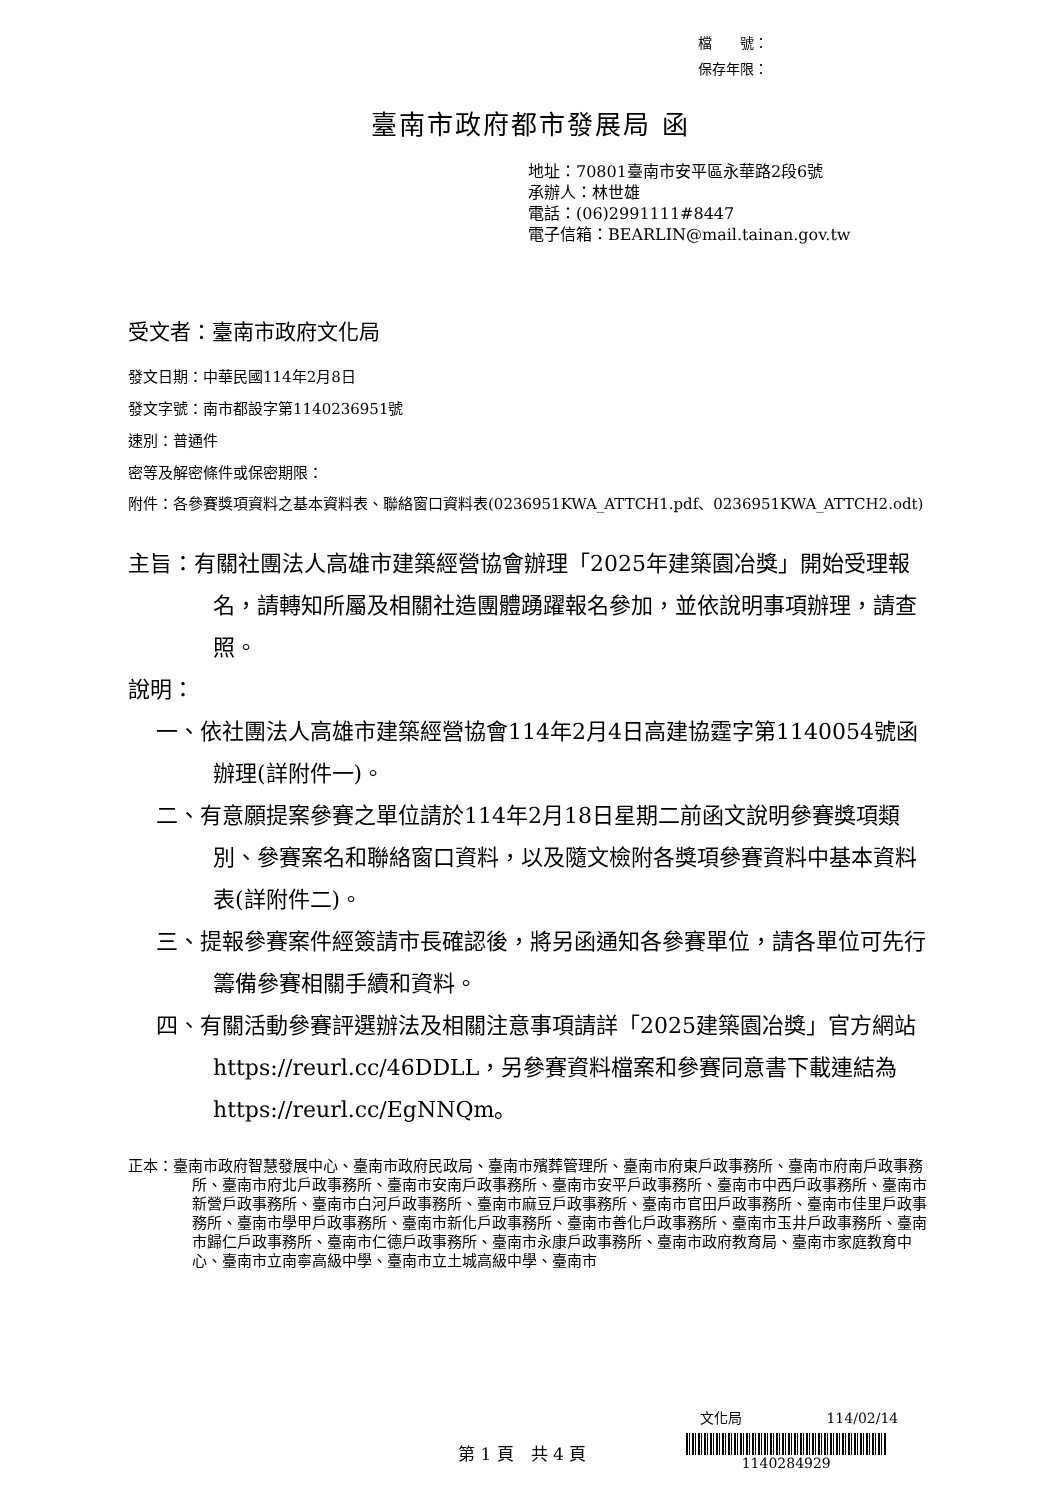檔　　號：
保存年限：
臺南市政府都市發展局 函
地址：70801臺南市安平區永華路2段6號
承辦人：林世雄
電話：(06)2991111#8447
電子信箱：BEARLIN@mail.tainan.gov.tw
受文者：臺南市政府文化局
發文日期：中華民國114年2月8日
發文字號：南市都設字第1140236951號
速別：普通件
密等及解密條件或保密期限：
附件：各參賽獎項資料之基本資料表、聯絡窗口資料表(0236951KWA_ATTCH1.pdf、0236951KWA_ATTCH2.odt)
主旨：有關社團法人高雄市建築經營協會辦理「2025年建築園冶獎」開始受理報名，請轉知所屬及相關社造團體踴躍報名參加，並依說明事項辦理，請查照。
說明：
一、依社團法人高雄市建築經營協會114年2月4日高建協霆字第1140054號函辦理(詳附件一)。
二、有意願提案參賽之單位請於114年2月18日星期二前函文說明參賽獎項類別、參賽案名和聯絡窗口資料，以及隨文檢附各獎項參賽資料中基本資料表(詳附件二)。
三、提報參賽案件經簽請市長確認後，將另函通知各參賽單位，請各單位可先行籌備參賽相關手續和資料。
四、有關活動參賽評選辦法及相關注意事項請詳「2025建築園冶獎」官方網站https://reurl.cc/46DDLL，另參賽資料檔案和參賽同意書下載連結為https://reurl.cc/EgNNQm。
正本：臺南市政府智慧發展中心、臺南市政府民政局、臺南市殯葬管理所、臺南市府東戶政事務所、臺南市府南戶政事務所、臺南市府北戶政事務所、臺南市安南戶政事務所、臺南市安平戶政事務所、臺南市中西戶政事務所、臺南市新營戶政事務所、臺南市白河戶政事務所、臺南市麻豆戶政事務所、臺南市官田戶政事務所、臺南市佳里戶政事務所、臺南市學甲戶政事務所、臺南市新化戶政事務所、臺南市善化戶政事務所、臺南市玉井戶政事務所、臺南市歸仁戶政事務所、臺南市仁德戶政事務所、臺南市永康戶政事務所、臺南市政府教育局、臺南市家庭教育中心、臺南市立南寧高級中學、臺南市立土城高級中學、臺南市
文化局 114/02/14
第 1 頁　共 4 頁
1140284929